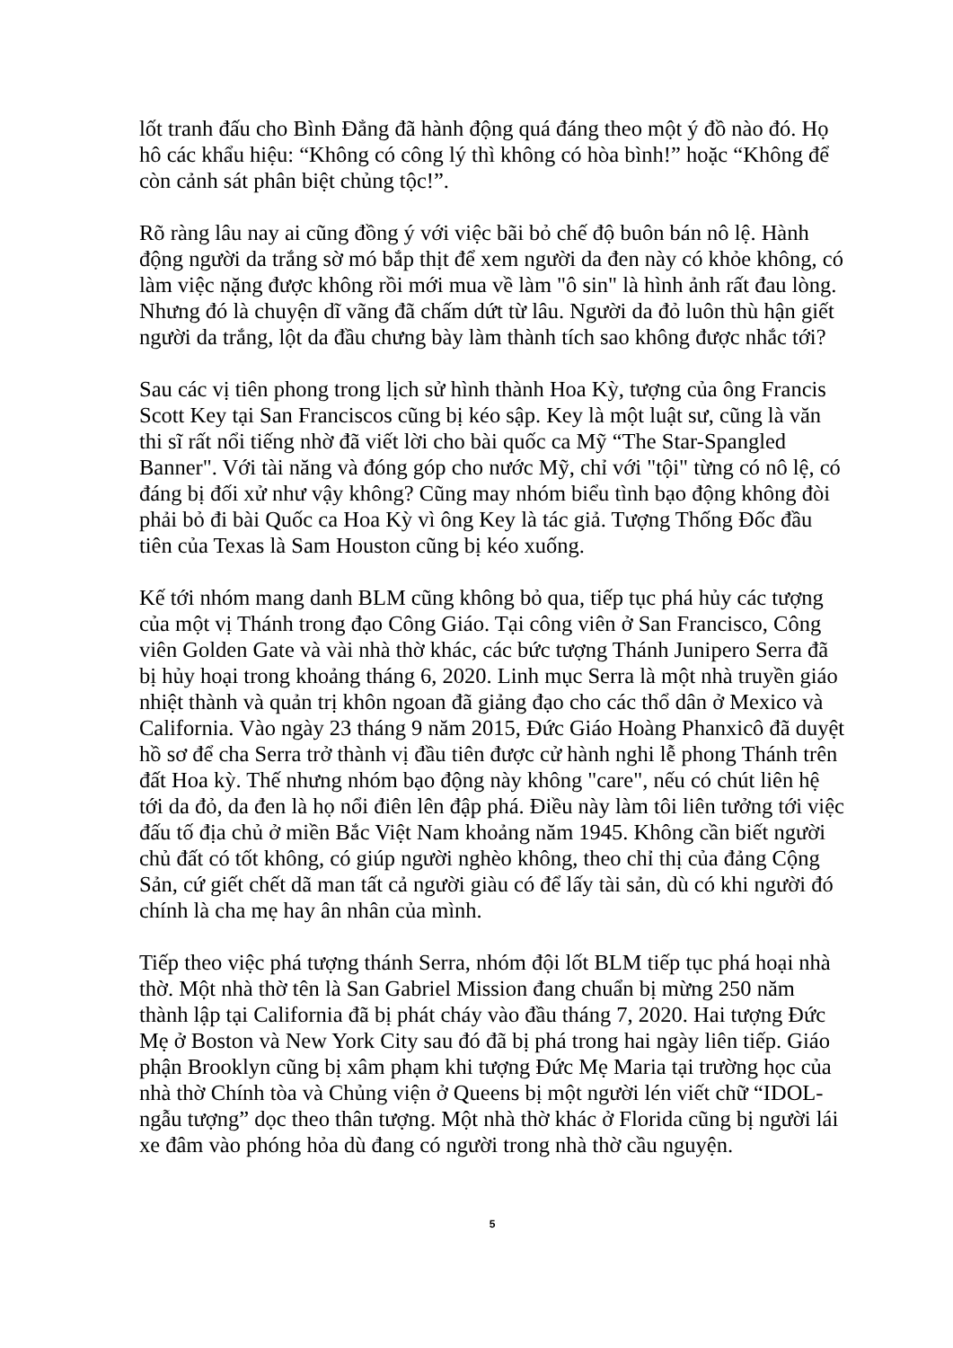lốt tranh đấu cho Bình Đẳng đã hành động quá đáng theo một ý đồ nào đó. Họ hô các khẩu hiệu: “Không có công lý thì không có hòa bình!” hoặc “Không để còn cảnh sát phân biệt chủng tộc!”.
Rõ ràng lâu nay ai cũng đồng ý với việc bãi bỏ chế độ buôn bán nô lệ. Hành động người da trắng sờ mó bắp thịt để xem người da đen này có khỏe không, có làm việc nặng được không rồi mới mua về làm "ô sin" là hình ảnh rất đau lòng. Nhưng đó là chuyện dĩ vãng đã chấm dứt từ lâu. Người da đỏ luôn thù hận giết người da trắng, lột da đầu chưng bày làm thành tích sao không được nhắc tới?
Sau các vị tiên phong trong lịch sử hình thành Hoa Kỳ, tượng của ông Francis Scott Key tại San Franciscos cũng bị kéo sập. Key là một luật sư, cũng là văn thi sĩ rất nổi tiếng nhờ đã viết lời cho bài quốc ca Mỹ “The Star-Spangled Banner". Với tài năng và đóng góp cho nước Mỹ, chỉ với "tội" từng có nô lệ, có đáng bị đối xử như vậy không? Cũng may nhóm biểu tình bạo động không đòi phải bỏ đi bài Quốc ca Hoa Kỳ vì ông Key là tác giả. Tượng Thống Đốc đầu tiên của Texas là Sam Houston cũng bị kéo xuống.
Kế tới nhóm mang danh BLM cũng không bỏ qua, tiếp tục phá hủy các tượng của một vị Thánh trong đạo Công Giáo. Tại công viên ở San Francisco, Công viên Golden Gate và vài nhà thờ khác, các bức tượng Thánh Junipero Serra đã bị hủy hoại trong khoảng tháng 6, 2020. Linh mục Serra là một nhà truyền giáo nhiệt thành và quản trị khôn ngoan đã giảng đạo cho các thổ dân ở Mexico và California. Vào ngày 23 tháng 9 năm 2015, Đức Giáo Hoàng Phanxicô đã duyệt hồ sơ để cha Serra trở thành vị đầu tiên được cử hành nghi lễ phong Thánh trên đất Hoa kỳ. Thế nhưng nhóm bạo động này không "care", nếu có chút liên hệ tới da đỏ, da đen là họ nổi điên lên đập phá. Điều này làm tôi liên tưởng tới việc đấu tố địa chủ ở miền Bắc Việt Nam khoảng năm 1945. Không cần biết người chủ đất có tốt không, có giúp người nghèo không, theo chỉ thị của đảng Cộng Sản, cứ giết chết dã man tất cả người giàu có để lấy tài sản, dù có khi người đó chính là cha mẹ hay ân nhân của mình.
Tiếp theo việc phá tượng thánh Serra, nhóm đội lốt BLM tiếp tục phá hoại nhà thờ. Một nhà thờ tên là San Gabriel Mission đang chuẩn bị mừng 250 năm thành lập tại California đã bị phát cháy vào đầu tháng 7, 2020. Hai tượng Đức Mẹ ở Boston và New York City sau đó đã bị phá trong hai ngày liên tiếp. Giáo phận Brooklyn cũng bị xâm phạm khi tượng Đức Mẹ Maria tại trường học của nhà thờ Chính tòa và Chủng viện ở Queens bị một người lén viết chữ “IDOL- ngẫu tượng” dọc theo thân tượng. Một nhà thờ khác ở Florida cũng bị người lái xe đâm vào phóng hỏa dù đang có người trong nhà thờ cầu nguyện.
5